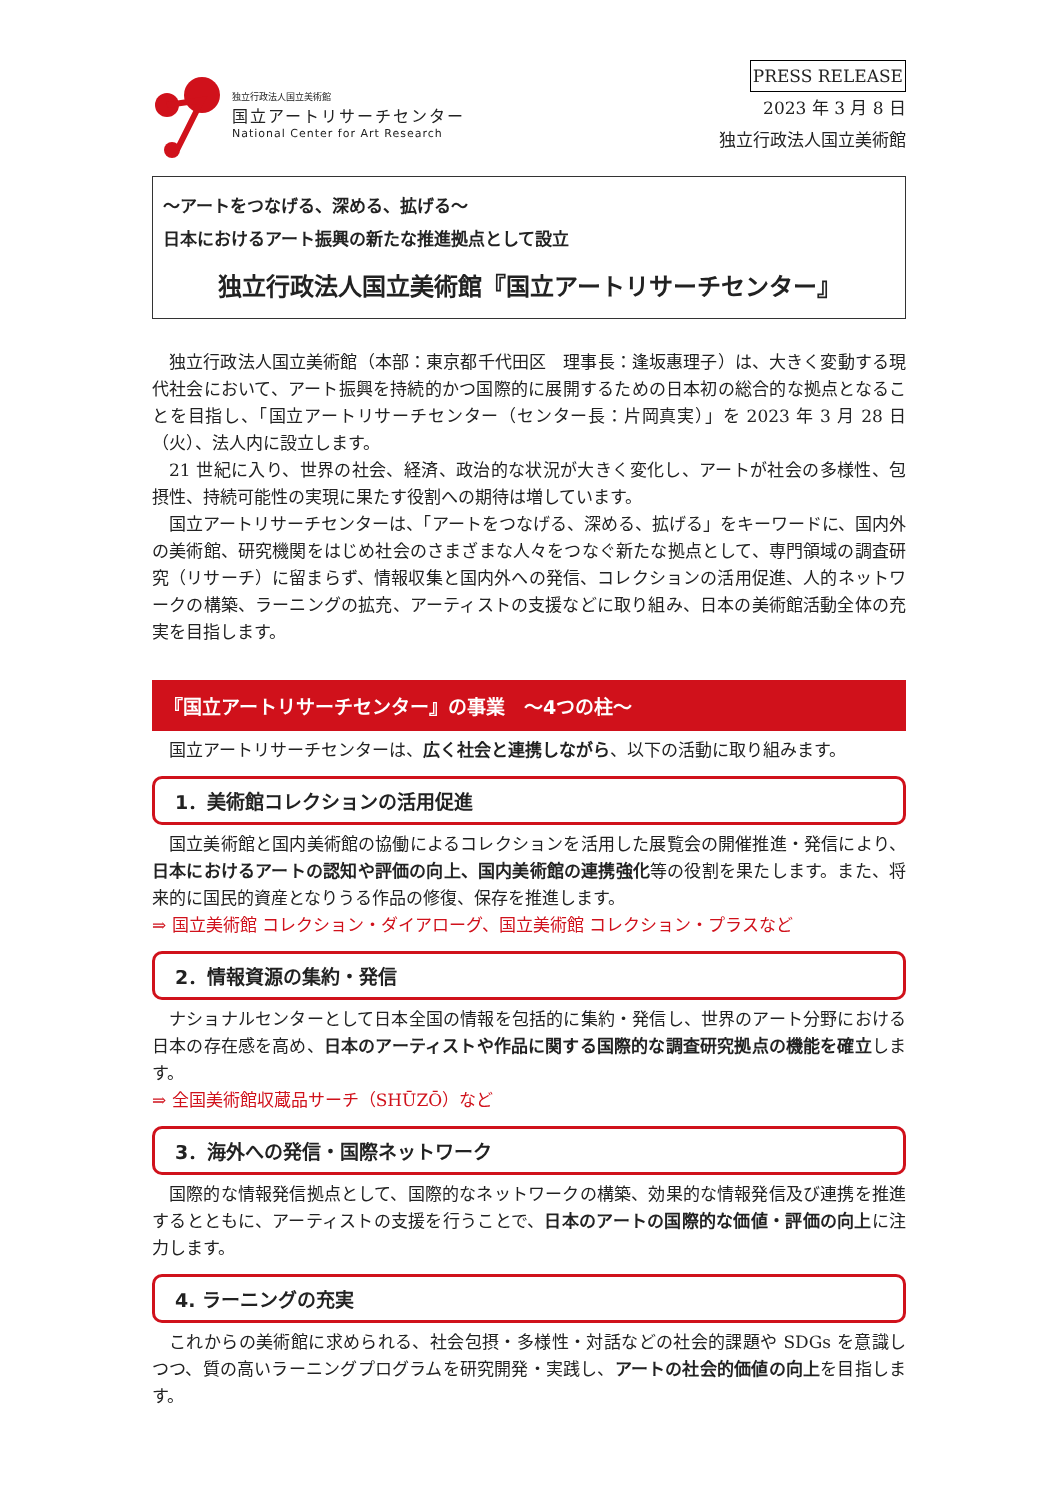独立行政法人国立美術館
国立アートリサーチセンター
National Center for Art Research
PRESS RELEASE
2023 年 3 月 8 日
独立行政法人国立美術館
～アートをつなげる、深める、拡げる～
日本におけるアート振興の新たな推進拠点として設立
独立行政法人国立美術館『国立アートリサーチセンター』
独立行政法人国立美術館（本部：東京都千代田区　理事長：逢坂惠理子）は、大きく変動する現代社会において、アート振興を持続的かつ国際的に展開するための日本初の総合的な拠点となることを目指し、「国立アートリサーチセンター（センター長：片岡真実）」を 2023 年 3 月 28 日（火）、法人内に設立します。
21 世紀に入り、世界の社会、経済、政治的な状況が大きく変化し、アートが社会の多様性、包摂性、持続可能性の実現に果たす役割への期待は増しています。
国立アートリサーチセンターは、「アートをつなげる、深める、拡げる」をキーワードに、国内外の美術館、研究機関をはじめ社会のさまざまな人々をつなぐ新たな拠点として、専門領域の調査研究（リサーチ）に留まらず、情報収集と国内外への発信、コレクションの活用促進、人的ネットワークの構築、ラーニングの拡充、アーティストの支援などに取り組み、日本の美術館活動全体の充実を目指します。
『国立アートリサーチセンター』の事業　～4つの柱～
国立アートリサーチセンターは、広く社会と連携しながら、以下の活動に取り組みます。
1．美術館コレクションの活用促進
国立美術館と国内美術館の協働によるコレクションを活用した展覧会の開催推進・発信により、日本におけるアートの認知や評価の向上、国内美術館の連携強化等の役割を果たします。また、将来的に国民的資産となりうる作品の修復、保存を推進します。
⇒ 国立美術館 コレクション・ダイアローグ、国立美術館 コレクション・プラスなど
2．情報資源の集約・発信
ナショナルセンターとして日本全国の情報を包括的に集約・発信し、世界のアート分野における日本の存在感を高め、日本のアーティストや作品に関する国際的な調査研究拠点の機能を確立します。
⇒ 全国美術館収蔵品サーチ（SHŪZŌ）など
3．海外への発信・国際ネットワーク
国際的な情報発信拠点として、国際的なネットワークの構築、効果的な情報発信及び連携を推進するとともに、アーティストの支援を行うことで、日本のアートの国際的な価値・評価の向上に注力します。
4. ラーニングの充実
これからの美術館に求められる、社会包摂・多様性・対話などの社会的課題や SDGs を意識しつつ、質の高いラーニングプログラムを研究開発・実践し、アートの社会的価値の向上を目指します。